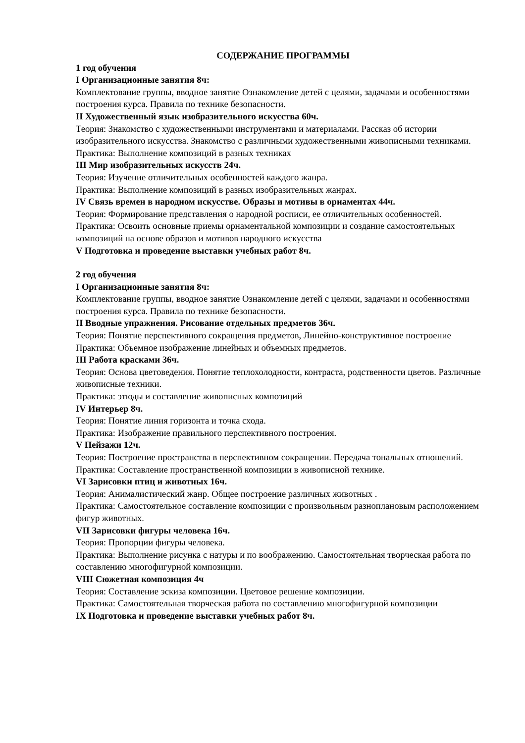СОДЕРЖАНИЕ ПРОГРАММЫ
1 год обучения
I Организационные занятия 8ч:
Комплектование группы, вводное занятие Ознакомление детей с целями, задачами и особенностями построения курса. Правила по технике безопасности.
II Художественный язык изобразительного искусства 60ч.
Теория: Знакомство с художественными инструментами и материалами. Рассказ об истории изобразительного искусства. Знакомство с различными художественными живописными техниками.
Практика: Выполнение композиций в разных техниках
III Мир изобразительных искусств 24ч.
Теория: Изучение отличительных особенностей каждого жанра.
Практика: Выполнение композиций в разных изобразительных жанрах.
IV Связь времен в народном искусстве. Образы и мотивы в орнаментах 44ч.
Теория: Формирование представления о народной росписи, ее отличительных особенностей.
Практика: Освоить основные приемы орнаментальной композиции и создание самостоятельных композиций на основе образов и мотивов народного искусства
V Подготовка и проведение выставки учебных работ 8ч.
2 год обучения
I Организационные занятия 8ч:
Комплектование группы, вводное занятие Ознакомление детей с целями, задачами и особенностями построения курса. Правила по технике безопасности.
II Вводные упражнения. Рисование отдельных предметов 36ч.
Теория: Понятие перспективного сокращения предметов, Линейно-конструктивное построение
Практика: Объемное изображение линейных и объемных предметов.
III Работа красками 36ч.
Теория: Основа цветоведения. Понятие теплохолодности, контраста, родственности цветов. Различные живописные техники.
Практика: этюды и составление живописных композиций
IV Интерьер 8ч.
Теория: Понятие линия горизонта и точка схода.
Практика: Изображение правильного перспективного построения.
V Пейзажи 12ч.
Теория: Построение пространства в перспективном сокращении. Передача тональных отношений.
Практика: Составление пространственной композиции в живописной технике.
VI Зарисовки птиц и животных 16ч.
Теория: Анималистический жанр. Общее построение различных животных .
Практика: Самостоятельное составление композиции с произвольным разноплановым расположением фигур животных.
VII Зарисовки фигуры человека 16ч.
Теория: Пропорции фигуры человека.
Практика: Выполнение рисунка с натуры и по воображению. Самостоятельная творческая работа по составлению многофигурной композиции.
VIII Сюжетная композиция 4ч
Теория: Составление эскиза композиции. Цветовое решение композиции.
Практика: Самостоятельная творческая работа по составлению многофигурной композиции
IX Подготовка и проведение выставки учебных работ 8ч.